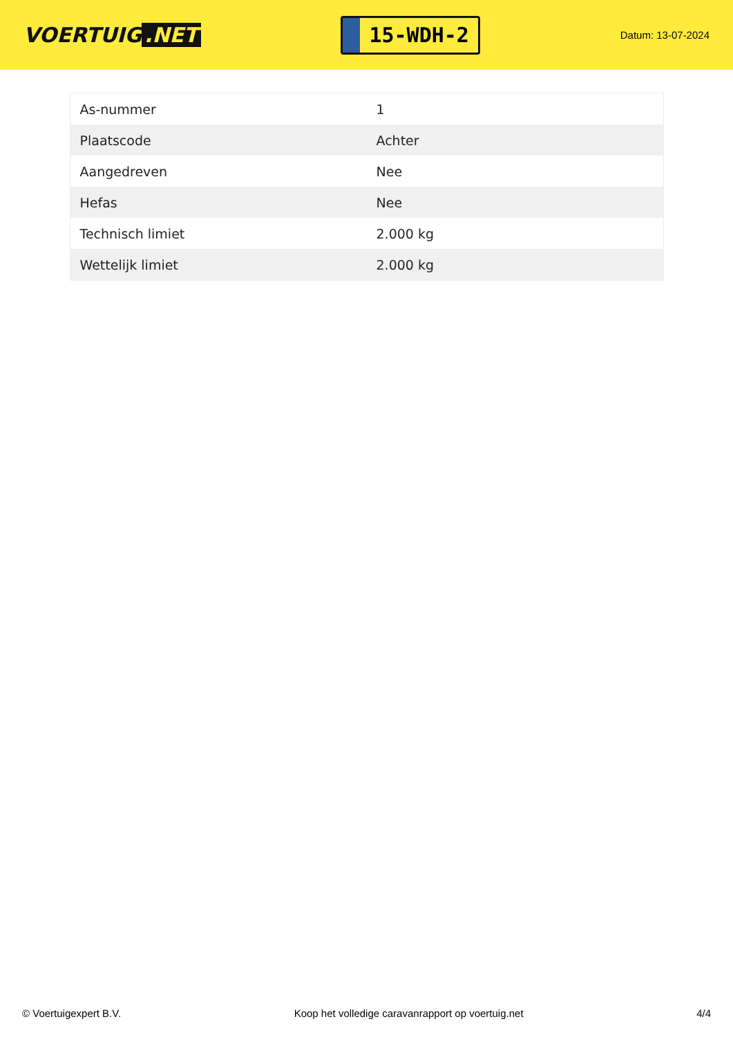VOERTUIG.NET
15-WDH-2
Datum: 13-07-2024
| As-nummer | 1 |
| Plaatscode | Achter |
| Aangedreven | Nee |
| Hefas | Nee |
| Technisch limiet | 2.000 kg |
| Wettelijk limiet | 2.000 kg |
© Voertuigexpert B.V. Koop het volledige caravanrapport op voertuig.net 4/4